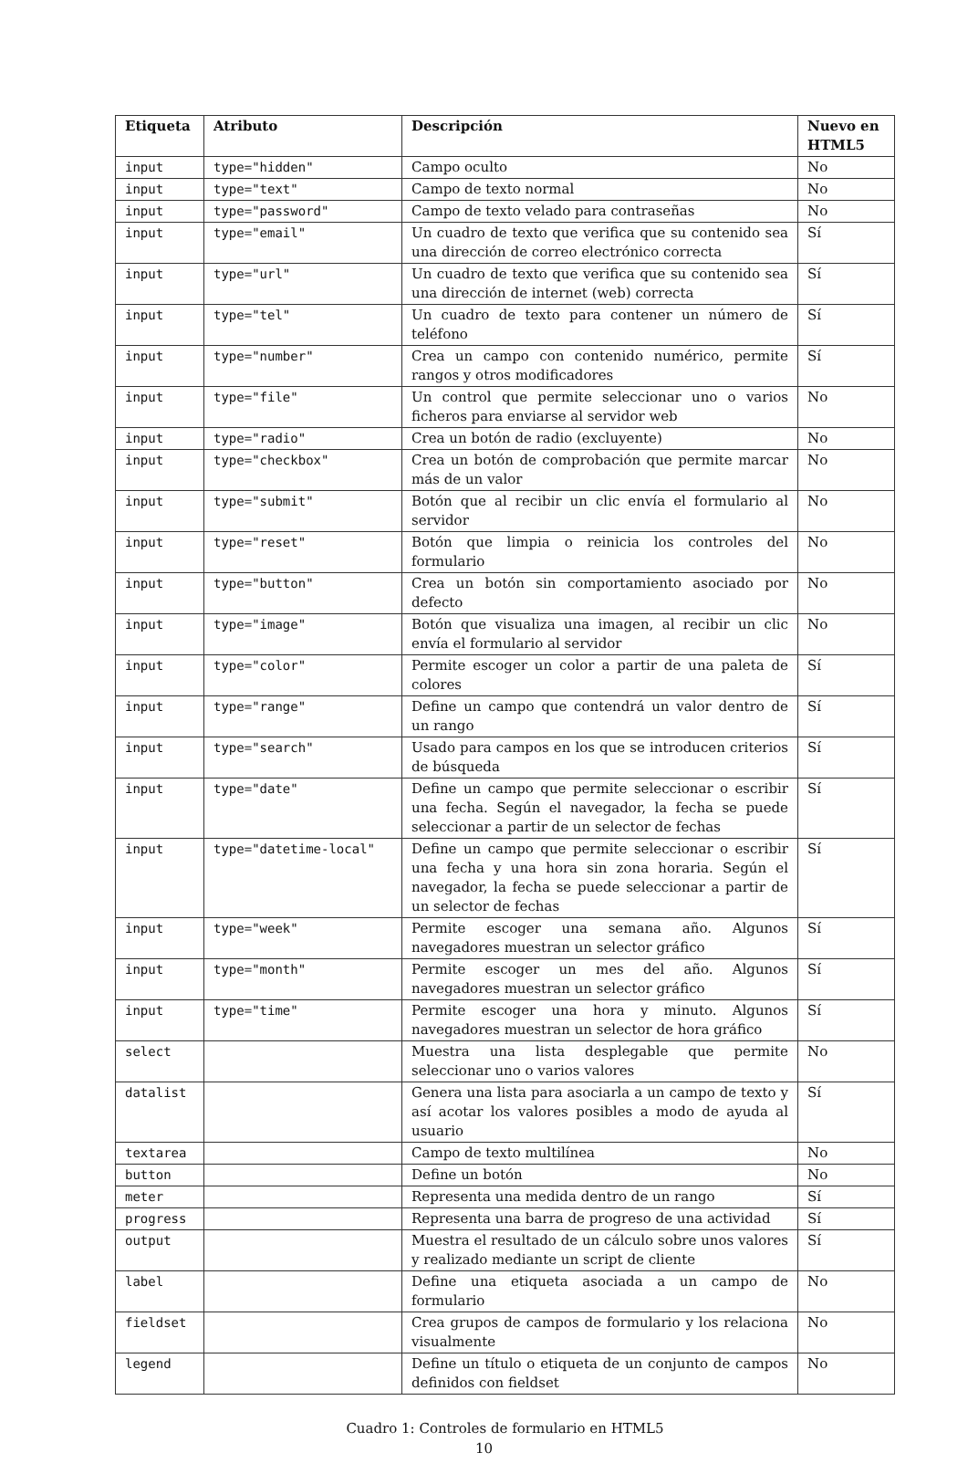| Etiqueta | Atributo | Descripción | Nuevo en HTML5 |
| --- | --- | --- | --- |
| input | type="hidden" | Campo oculto | No |
| input | type="text" | Campo de texto normal | No |
| input | type="password" | Campo de texto velado para contraseñas | No |
| input | type="email" | Un cuadro de texto que verifica que su contenido sea una dirección de correo electrónico correcta | Sí |
| input | type="url" | Un cuadro de texto que verifica que su contenido sea una dirección de internet (web) correcta | Sí |
| input | type="tel" | Un cuadro de texto para contener un número de teléfono | Sí |
| input | type="number" | Crea un campo con contenido numérico, permite rangos y otros modificadores | Sí |
| input | type="file" | Un control que permite seleccionar uno o varios ficheros para enviarse al servidor web | No |
| input | type="radio" | Crea un botón de radio (excluyente) | No |
| input | type="checkbox" | Crea un botón de comprobación que permite marcar más de un valor | No |
| input | type="submit" | Botón que al recibir un clic envía el formulario al servidor | No |
| input | type="reset" | Botón que limpia o reinicia los controles del formulario | No |
| input | type="button" | Crea un botón sin comportamiento asociado por defecto | No |
| input | type="image" | Botón que visualiza una imagen, al recibir un clic envía el formulario al servidor | No |
| input | type="color" | Permite escoger un color a partir de una paleta de colores | Sí |
| input | type="range" | Define un campo que contendrá un valor dentro de un rango | Sí |
| input | type="search" | Usado para campos en los que se introducen criterios de búsqueda | Sí |
| input | type="date" | Define un campo que permite seleccionar o escribir una fecha. Según el navegador, la fecha se puede seleccionar a partir de un selector de fechas | Sí |
| input | type="datetime-local" | Define un campo que permite seleccionar o escribir una fecha y una hora sin zona horaria. Según el navegador, la fecha se puede seleccionar a partir de un selector de fechas | Sí |
| input | type="week" | Permite escoger una semana año. Algunos navegadores muestran un selector gráfico | Sí |
| input | type="month" | Permite escoger un mes del año. Algunos navegadores muestran un selector gráfico | Sí |
| input | type="time" | Permite escoger una hora y minuto. Algunos navegadores muestran un selector de hora gráfico | Sí |
| select | | Muestra una lista desplegable que permite seleccionar uno o varios valores | No |
| datalist | | Genera una lista para asociarla a un campo de texto y así acotar los valores posibles a modo de ayuda al usuario | Sí |
| textarea | | Campo de texto multilínea | No |
| button | | Define un botón | No |
| meter | | Representa una medida dentro de un rango | Sí |
| progress | | Representa una barra de progreso de una actividad | Sí |
| output | | Muestra el resultado de un cálculo sobre unos valores y realizado mediante un script de cliente | Sí |
| label | | Define una etiqueta asociada a un campo de formulario | No |
| fieldset | | Crea grupos de campos de formulario y los relaciona visualmente | No |
| legend | | Define un título o etiqueta de un conjunto de campos definidos con fieldset | No |
Cuadro 1: Controles de formulario en HTML5
10